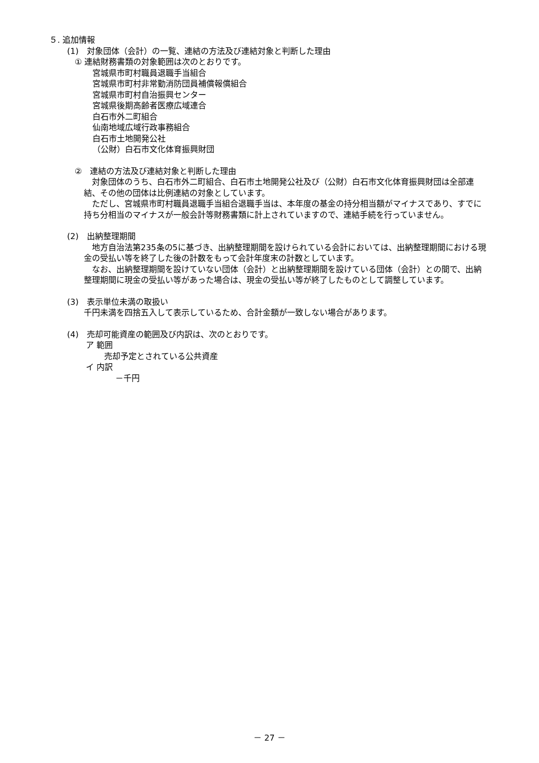５. 追加情報
(1)　対象団体（会計）の一覧、連結の方法及び連結対象と判断した理由
① 連結財務書類の対象範囲は次のとおりです。
宮城県市町村職員退職手当組合
宮城県市町村非常勤消防団員補償報償組合
宮城県市町村自治振興センター
宮城県後期高齢者医療広域連合
白石市外二町組合
仙南地域広域行政事務組合
白石市土地開発公社
（公財）白石市文化体育振興財団
②　連結の方法及び連結対象と判断した理由
　対象団体のうち、白石市外二町組合、白石市土地開発公社及び（公財）白石市文化体育振興財団は全部連結、その他の団体は比例連結の対象としています。
　ただし、宮城県市町村職員退職手当組合退職手当は、本年度の基金の持分相当額がマイナスであり、すでに持ち分相当のマイナスが一般会計等財務書類に計上されていますので、連結手続を行っていません。
(2)　出納整理期間
　地方自治法第235条の5に基づき、出納整理期間を設けられている会計においては、出納整理期間における現金の受払い等を終了した後の計数をもって会計年度末の計数としています。
　なお、出納整理期間を設けていない団体（会計）と出納整理期間を設けている団体（会計）との間で、出納整理期間に現金の受払い等があった場合は、現金の受払い等が終了したものとして調整しています。
(3)　表示単位未満の取扱い
千円未満を四捨五入して表示しているため、合計金額が一致しない場合があります。
(4)　売却可能資産の範囲及び内訳は、次のとおりです。
ア 範囲
売却予定とされている公共資産
イ 内訳
－千円
－ 27 －